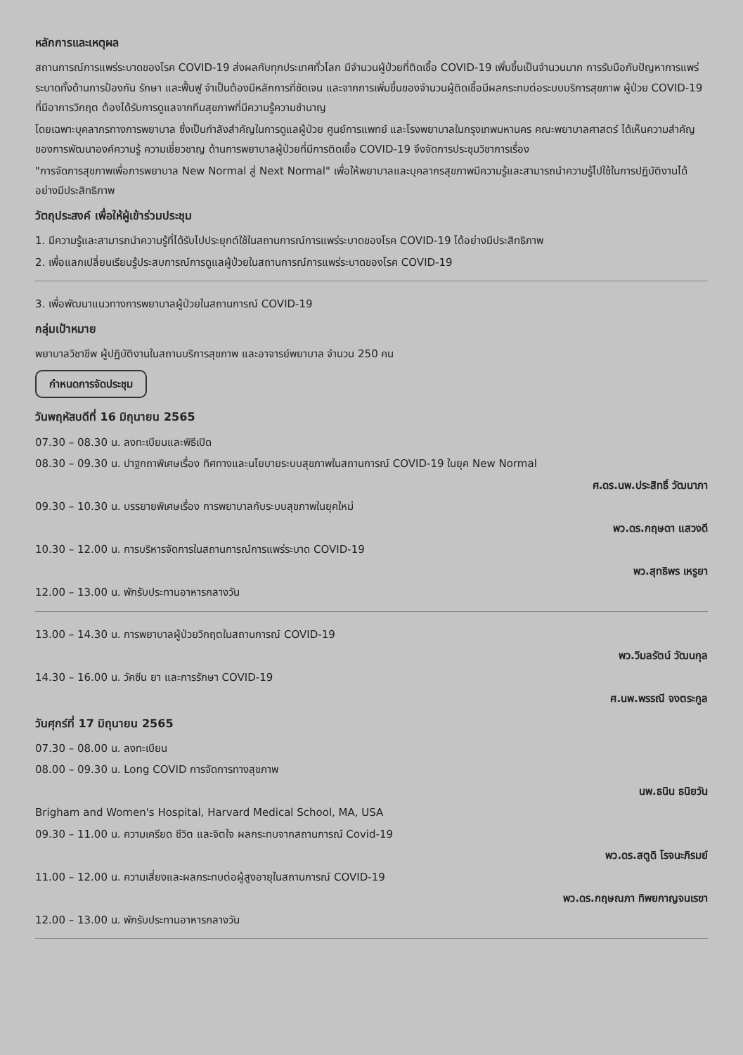หลักการและเหตุผล
สถานการณ์การแพร่ระบาดของโรค COVID-19 ส่งผลกับทุกประเทศทั่วโลก มีจำนวนผู้ป่วยที่ติดเชื้อ COVID-19 เพิ่มขึ้นเป็นจำนวนมาก การรับมือกับปัญหาการแพร่ระบาดทั้งด้านการป้องกัน รักษา และฟื้นฟู จำเป็นต้องมีหลักการที่ชัดเจน และจากการเพิ่มขึ้นของจำนวนผู้ติดเชื้อมีผลกระทบต่อระบบบริการสุขภาพ ผู้ป่วย COVID-19 ที่มีอาการวิกฤต ต้องได้รับการดูแลจากทีมสุขภาพที่มีความรู้ความชำนาญ
โดยเฉพาะบุคลากรทางการพยาบาล ซึ่งเป็นกำลังสำคัญในการดูแลผู้ป่วย ศูนย์การแพทย์ และโรงพยาบาลในกรุงเทพมหานคร คณะพยาบาลศาสตร์ ได้เห็นความสำคัญของการพัฒนาองค์ความรู้ ความเชี่ยวชาญ ด้านการพยาบาลผู้ป่วยที่มีการติดเชื้อ COVID-19 จึงจัดการประชุมวิชาการเรื่อง
"การจัดการสุขภาพเพื่อการพยาบาล New Normal สู่ Next Normal" เพื่อให้พยาบาลและบุคลากรสุขภาพมีความรู้และสามารถนำความรู้ไปใช้ในการปฏิบัติงานได้อย่างมีประสิทธิภาพ
วัตถุประสงค์ เพื่อให้ผู้เข้าร่วมประชุม
1. มีความรู้และสามารถนำความรู้ที่ได้รับไปประยุกต์ใช้ในสถานการณ์การแพร่ระบาดของโรค COVID-19 ได้อย่างมีประสิทธิภาพ
2. เพื่อแลกเปลี่ยนเรียนรู้ประสบการณ์การดูแลผู้ป่วยในสถานการณ์การแพร่ระบาดของโรค COVID-19
3. เพื่อพัฒนาแนวทางการพยาบาลผู้ป่วยในสถานการณ์ COVID-19
กลุ่มเป้าหมาย
พยาบาลวิชาชีพ ผู้ปฏิบัติงานในสถานบริการสุขภาพ และอาจารย์พยาบาล จำนวน 250 คน
กำหนดการจัดประชุม
วันพฤหัสบดีที่ 16 มิถุนายน 2565
07.30 – 08.30 น. ลงทะเบียนและพิธีเปิด
08.30 – 09.30 น. ปาฐกถาพิเศษเรื่อง ทิศทางและนโยบายระบบสุขภาพในสถานการณ์ COVID-19 ในยุค New Normal
ศ.ดร.นพ.ประสิทธิ์ วัฒนาภา
09.30 – 10.30 น. บรรยายพิเศษเรื่อง การพยาบาลกับระบบสุขภาพในยุคใหม่
พว.ดร.กฤษดา แสวงดี
10.30 – 12.00 น. การบริหารจัดการในสถานการณ์การแพร่ระบาด COVID-19
พว.สุทธิพร เหรูยา
12.00 – 13.00 น. พักรับประทานอาหารกลางวัน
13.00 – 14.30 น. การพยาบาลผู้ป่วยวิกฤตในสถานการณ์ COVID-19
พว.วิมลรัตน์ วัฒนกุล
14.30 – 16.00 น. วัคซีน ยา และการรักษา COVID-19
ศ.นพ.พรรณี จงตระกูล
วันศุกร์ที่ 17 มิถุนายน 2565
07.30 – 08.00 น. ลงทะเบียน
08.00 – 09.30 น. Long COVID การจัดการทางสุขภาพ
นพ.ธนิน ธนิยวัน
Brigham and Women's Hospital, Harvard Medical School, MA, USA
09.30 – 11.00 น. ความเครียด ชีวิต และจิตใจ ผลกระทบจากสถานการณ์ Covid-19
พว.ดร.สตูดิ โรจนะภิรมย์
11.00 – 12.00 น. ความเสี่ยงและผลกระทบต่อผู้สูงอายุในสถานการณ์ COVID-19
พว.ดร.กฤษณภา ทิพยกาญจนเรขา
12.00 – 13.00 น. พักรับประทานอาหารกลางวัน